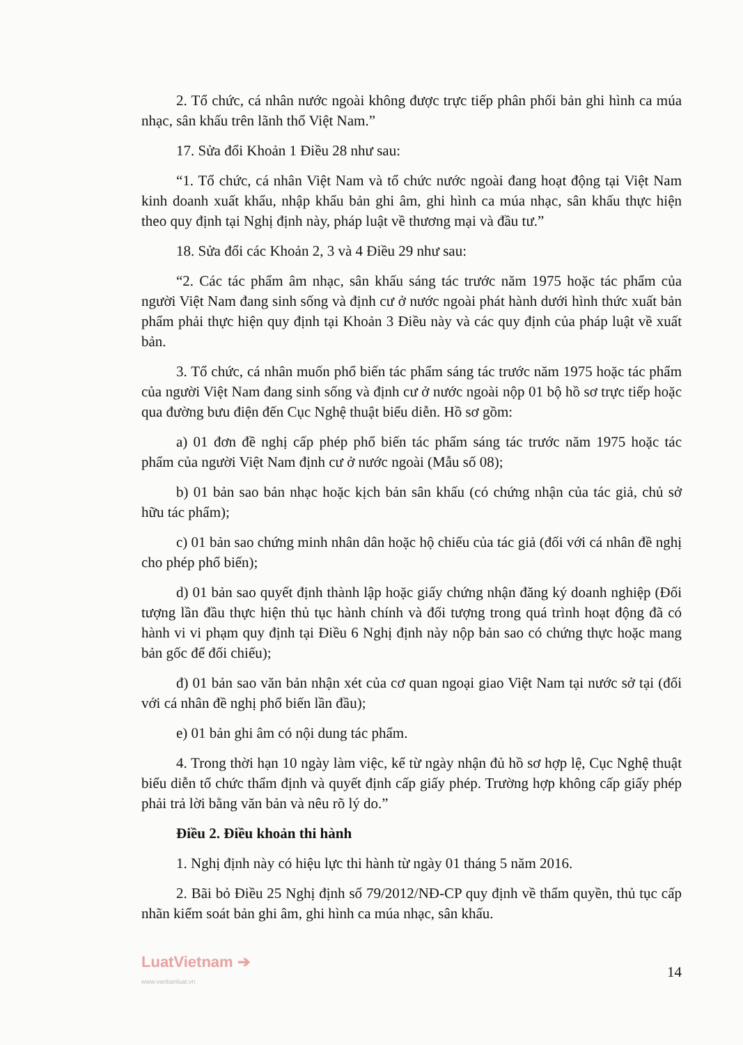2. Tổ chức, cá nhân nước ngoài không được trực tiếp phân phối bản ghi hình ca múa nhạc, sân khấu trên lãnh thổ Việt Nam.”
17. Sửa đổi Khoản 1 Điều 28 như sau:
“1. Tổ chức, cá nhân Việt Nam và tổ chức nước ngoài đang hoạt động tại Việt Nam kinh doanh xuất khẩu, nhập khẩu bản ghi âm, ghi hình ca múa nhạc, sân khấu thực hiện theo quy định tại Nghị định này, pháp luật về thương mại và đầu tư.”
18. Sửa đổi các Khoản 2, 3 và 4 Điều 29 như sau:
“2. Các tác phẩm âm nhạc, sân khấu sáng tác trước năm 1975 hoặc tác phẩm của người Việt Nam đang sinh sống và định cư ở nước ngoài phát hành dưới hình thức xuất bản phẩm phải thực hiện quy định tại Khoản 3 Điều này và các quy định của pháp luật về xuất bản.
3. Tổ chức, cá nhân muốn phổ biến tác phẩm sáng tác trước năm 1975 hoặc tác phẩm của người Việt Nam đang sinh sống và định cư ở nước ngoài nộp 01 bộ hồ sơ trực tiếp hoặc qua đường bưu điện đến Cục Nghệ thuật biểu diễn. Hồ sơ gồm:
a) 01 đơn đề nghị cấp phép phổ biến tác phẩm sáng tác trước năm 1975 hoặc tác phẩm của người Việt Nam định cư ở nước ngoài (Mẫu số 08);
b) 01 bản sao bản nhạc hoặc kịch bản sân khấu (có chứng nhận của tác giả, chủ sở hữu tác phẩm);
c) 01 bản sao chứng minh nhân dân hoặc hộ chiếu của tác giả (đối với cá nhân đề nghị cho phép phổ biến);
d) 01 bản sao quyết định thành lập hoặc giấy chứng nhận đăng ký doanh nghiệp (Đối tượng lần đầu thực hiện thủ tục hành chính và đối tượng trong quá trình hoạt động đã có hành vi vi phạm quy định tại Điều 6 Nghị định này nộp bản sao có chứng thực hoặc mang bản gốc để đối chiếu);
đ) 01 bản sao văn bản nhận xét của cơ quan ngoại giao Việt Nam tại nước sở tại (đối với cá nhân đề nghị phổ biến lần đầu);
e) 01 bản ghi âm có nội dung tác phẩm.
4. Trong thời hạn 10 ngày làm việc, kể từ ngày nhận đủ hồ sơ hợp lệ, Cục Nghệ thuật biểu diễn tổ chức thẩm định và quyết định cấp giấy phép. Trường hợp không cấp giấy phép phải trả lời bằng văn bản và nêu rõ lý do.”
Điều 2. Điều khoản thi hành
1. Nghị định này có hiệu lực thi hành từ ngày 01 tháng 5 năm 2016.
2. Bãi bỏ Điều 25 Nghị định số 79/2012/NĐ-CP quy định về thẩm quyền, thủ tục cấp nhãn kiểm soát bản ghi âm, ghi hình ca múa nhạc, sân khấu.
LuatVietnam ➔
www.vanbanluat.vn
14